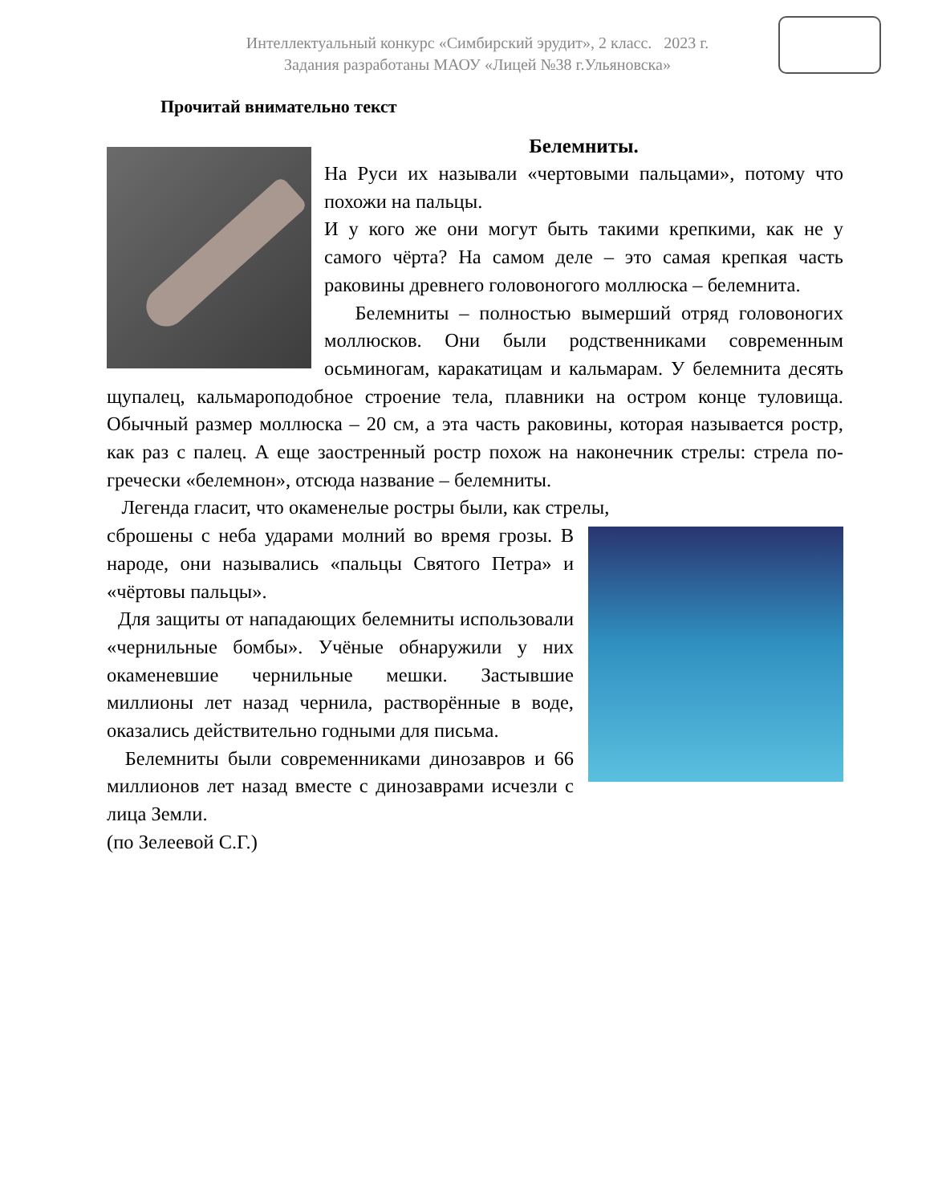Интеллектуальный конкурс «Симбирский эрудит», 2 класс. 2023 г.
Задания разработаны МАОУ «Лицей №38 г.Ульяновска»
Прочитай внимательно текст
Белемниты.
На Руси их называли «чертовыми пальцами», потому что похожи на пальцы.
И у кого же они могут быть такими крепкими, как не у самого чёрта? На самом деле – это самая крепкая часть раковины древнего головоногого моллюска – белемнита.
Белемниты – полностью вымерший отряд головоногих моллюсков. Они были родственниками современным осьминогам, каракатицам и кальмарам. У белемнита десять щупалец, кальмароподобное строение тела, плавники на остром конце туловища. Обычный размер моллюска – 20 см, а эта часть раковины, которая называется ростр, как раз с палец. А еще заостренный ростр похож на наконечник стрелы: стрела по-гречески «белемнон», отсюда название – белемниты.
Легенда гласит, что окаменелые ростры были, как стрелы,
сброшены с неба ударами молний во время грозы. В народе, они назывались «пальцы Святого Петра» и «чёртовы пальцы».
Для защиты от нападающих белемниты использовали «чернильные бомбы». Учёные обнаружили у них окаменевшие чернильные мешки. Застывшие миллионы лет назад чернила, растворённые в воде, оказались действительно годными для письма.
Белемниты были современниками динозавров и 66 миллионов лет назад вместе с динозаврами исчезли с лица Земли.
(по Зелеевой С.Г.)